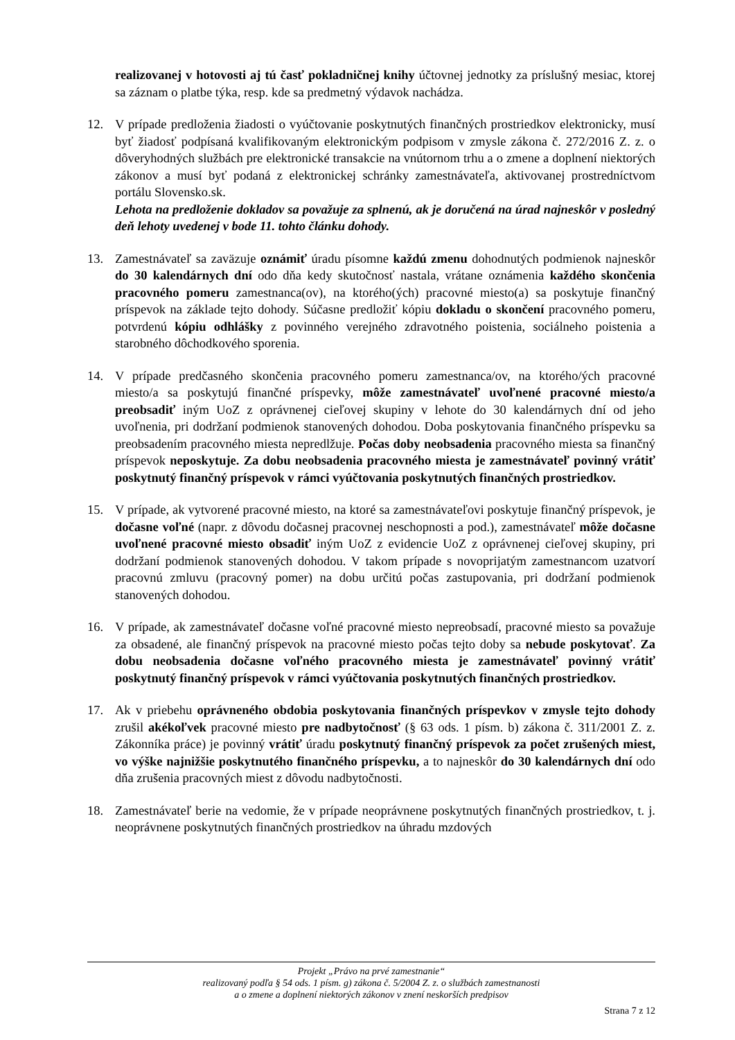realizovanej v hotovosti aj tú časť pokladničnej knihy účtovnej jednotky za príslušný mesiac, ktorej sa záznam o platbe týka, resp. kde sa predmetný výdavok nachádza.
12. V prípade predloženia žiadosti o vyúčtovanie poskytnutých finančných prostriedkov elektronicky, musí byť žiadosť podpísaná kvalifikovaným elektronickým podpisom v zmysle zákona č. 272/2016 Z. z. o dôveryhodných službách pre elektronické transakcie na vnútornom trhu a o zmene a doplnení niektorých zákonov a musí byť podaná z elektronickej schránky zamestnávateľa, aktivovanej prostredníctvom portálu Slovensko.sk.
Lehota na predloženie dokladov sa považuje za splnenú, ak je doručená na úrad najneskôr v posledný deň lehoty uvedenej v bode 11. tohto článku dohody.
13. Zamestnávateľ sa zaväzuje oznámiť úradu písomne každú zmenu dohodnutých podmienok najneskôr do 30 kalendárnych dní odo dňa kedy skutočnosť nastala, vrátane oznámenia každého skončenia pracovného pomeru zamestnanca(ov), na ktorého(ých) pracovné miesto(a) sa poskytuje finančný príspevok na základe tejto dohody. Súčasne predložiť kópiu dokladu o skončení pracovného pomeru, potvrdenú kópiu odhlášky z povinného verejného zdravotného poistenia, sociálneho poistenia a starobného dôchodkového sporenia.
14. V prípade predčasného skončenia pracovného pomeru zamestnanca/ov, na ktorého/ých pracovné miesto/a sa poskytujú finančné príspevky, môže zamestnávateľ uvoľnené pracovné miesto/a preobsadiť iným UoZ z oprávnenej cieľovej skupiny v lehote do 30 kalendárnych dní od jeho uvoľnenia, pri dodržaní podmienok stanovených dohodou. Doba poskytovania finančného príspevku sa preobsadením pracovného miesta nepredlžuje. Počas doby neobsadenia pracovného miesta sa finančný príspevok neposkytuje. Za dobu neobsadenia pracovného miesta je zamestnávateľ povinný vrátiť poskytnutý finančný príspevok v rámci vyúčtovania poskytnutých finančných prostriedkov.
15. V prípade, ak vytvorené pracovné miesto, na ktoré sa zamestnávateľovi poskytuje finančný príspevok, je dočasne voľné (napr. z dôvodu dočasnej pracovnej neschopnosti a pod.), zamestnávateľ môže dočasne uvoľnené pracovné miesto obsadiť iným UoZ z evidencie UoZ z oprávnenej cieľovej skupiny, pri dodržaní podmienok stanovených dohodou. V takom prípade s novoprijatým zamestnancom uzatvorí pracovnú zmluvu (pracovný pomer) na dobu určitú počas zastupovania, pri dodržaní podmienok stanovených dohodou.
16. V prípade, ak zamestnávateľ dočasne voľné pracovné miesto nepreobsadí, pracovné miesto sa považuje za obsadené, ale finančný príspevok na pracovné miesto počas tejto doby sa nebude poskytovať. Za dobu neobsadenia dočasne voľného pracovného miesta je zamestnávateľ povinný vrátiť poskytnutý finančný príspevok v rámci vyúčtovania poskytnutých finančných prostriedkov.
17. Ak v priebehu oprávneného obdobia poskytovania finančných príspevkov v zmysle tejto dohody zrušil akékoľvek pracovné miesto pre nadbytočnosť (§ 63 ods. 1 písm. b) zákona č. 311/2001 Z. z. Zákonníka práce) je povinný vrátiť úradu poskytnutý finančný príspevok za počet zrušených miest, vo výške najnižšie poskytnutého finančného príspevku, a to najneskôr do 30 kalendárnych dní odo dňa zrušenia pracovných miest z dôvodu nadbytočnosti.
18. Zamestnávateľ berie na vedomie, že v prípade neoprávnene poskytnutých finančných prostriedkov, t. j. neoprávnene poskytnutých finančných prostriedkov na úhradu mzdových
Projekt „Právo na prvé zamestnanie“
realizovaný podľa § 54 ods. 1 písm. g) zákona č. 5/2004 Z. z. o službách zamestnanosti
a o zmene a doplnení niektorých zákonov v znení neskorších predpisov
Strana 7 z 12